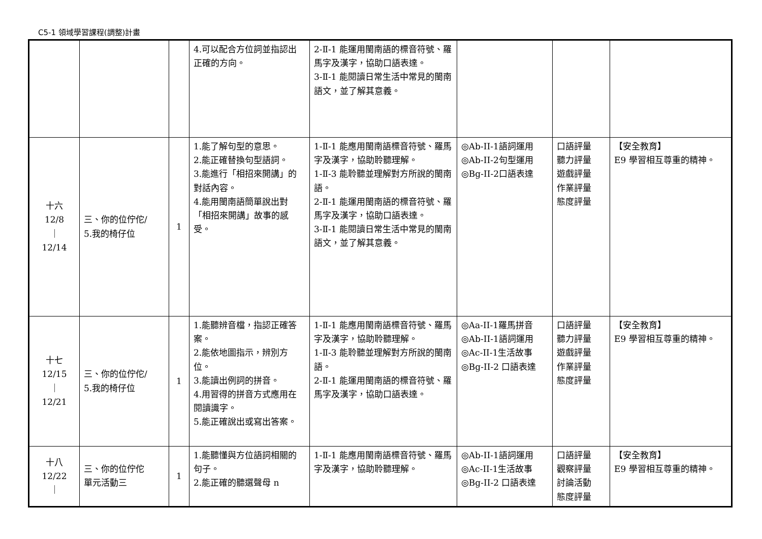C5-1 領域學習課程(調整)計畫
| | | | 4.可以配合方位詞並指認出正確的方向。 | 2-Ⅱ-1 能運用閩南語的標音符號、羅馬字及漢字，協助口語表達。 3-Ⅱ-1 能閱讀日常生活中常見的閩南語文，並了解其意義。 | | | |
| 十六 12/8 ｜ 12/14 | 三、你的位佇佗/ 5.我的椅仔位 | 1 | 1.能了解句型的意思。 2.能正確替換句型語詞。 3.能進行「相招來開講」的對話內容。 4.能用閩南語簡單說出對「相招來開講」故事的感受。 | 1-Ⅱ-1 能應用閩南語標音符號、羅馬字及漢字，協助聆聽理解。 1-Ⅱ-3 能聆聽並理解對方所說的閩南語。 2-Ⅱ-1 能運用閩南語的標音符號、羅馬字及漢字，協助口語表達。 3-Ⅱ-1 能閱讀日常生活中常見的閩南語文，並了解其意義。 | ◎Ab-II-1語詞運用 ◎Ab-II-2句型運用 ◎Bg-II-2口語表達 | 口語評量 聽力評量 遊戲評量 作業評量 態度評量 | 【安全教育】 E9 學習相互尊重的精神。 |
| 十七 12/15 ｜ 12/21 | 三、你的位佇佗/ 5.我的椅仔位 | 1 | 1.能聽辨音檔，指認正確答案。 2.能依地圖指示，辨別方位。 3.能讀出例詞的拼音。 4.用習得的拼音方式應用在閱讀識字。 5.能正確說出或寫出答案。 | 1-Ⅱ-1 能應用閩南語標音符號、羅馬字及漢字，協助聆聽理解。 1-Ⅱ-3 能聆聽並理解對方所說的閩南語。 2-Ⅱ-1 能運用閩南語的標音符號、羅馬字及漢字，協助口語表達。 | ◎Aa-II-1羅馬拼音 ◎Ab-II-1語詞運用 ◎Ac-II-1生活故事 ◎Bg-II-2 口語表達 | 口語評量 聽力評量 遊戲評量 作業評量 態度評量 | 【安全教育】 E9 學習相互尊重的精神。 |
| 十八 12/22 ｜ | 三、你的位佇佗 單元活動三 | 1 | 1.能聽懂與方位語詞相關的句子。 2.能正確的聽選聲母 n | 1-Ⅱ-1 能應用閩南語標音符號、羅馬字及漢字，協助聆聽理解。 | ◎Ab-II-1語詞運用 ◎Ac-II-1生活故事 ◎Bg-II-2 口語表達 | 口語評量 觀察評量 討論活動 態度評量 | 【安全教育】 E9 學習相互尊重的精神。 |